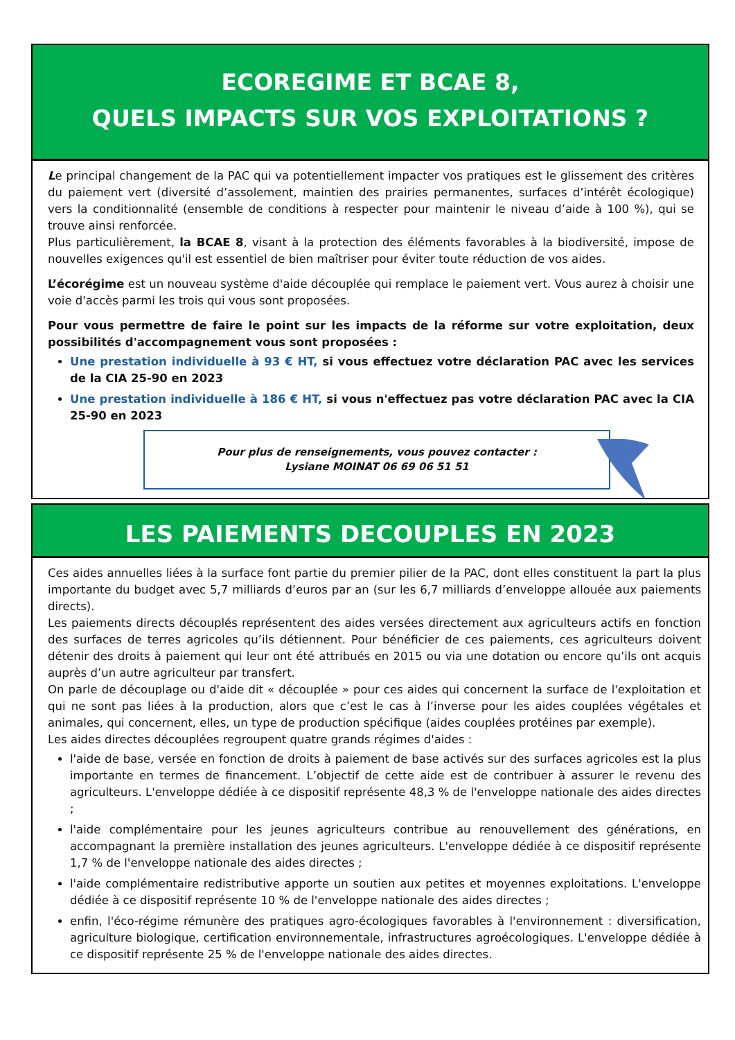ECOREGIME ET BCAE 8,
QUELS IMPACTS SUR VOS EXPLOITATIONS ?
Le principal changement de la PAC qui va potentiellement impacter vos pratiques est le glissement des critères du paiement vert (diversité d’assolement, maintien des prairies permanentes, surfaces d’intérêt écologique) vers la conditionnalité (ensemble de conditions à respecter pour maintenir le niveau d’aide à 100 %), qui se trouve ainsi renforcée.
Plus particulièrement, la BCAE 8, visant à la protection des éléments favorables à la biodiversité, impose de nouvelles exigences qu'il est essentiel de bien maîtriser pour éviter toute réduction de vos aides.
L’écorégime est un nouveau système d'aide découplée qui remplace le paiement vert. Vous aurez à choisir une voie d'accès parmi les trois qui vous sont proposées.
Pour vous permettre de faire le point sur les impacts de la réforme sur votre exploitation, deux possibilités d'accompagnement vous sont proposées :
Une prestation individuelle à 93 € HT, si vous effectuez votre déclaration PAC avec les services de la CIA 25-90 en 2023
Une prestation individuelle à 186 € HT, si vous n'effectuez pas votre déclaration PAC avec la CIA 25-90 en 2023
Pour plus de renseignements, vous pouvez contacter :
Lysiane MOINAT 06 69 06 51 51
LES PAIEMENTS DECOUPLES EN 2023
Ces aides annuelles liées à la surface font partie du premier pilier de la PAC, dont elles constituent la part la plus importante du budget avec 5,7 milliards d’euros par an (sur les 6,7 milliards d’enveloppe allouée aux paiements directs).
Les paiements directs découplés représentent des aides versées directement aux agriculteurs actifs en fonction des surfaces de terres agricoles qu’ils détiennent. Pour bénéficier de ces paiements, ces agriculteurs doivent détenir des droits à paiement qui leur ont été attribués en 2015 ou via une dotation ou encore qu’ils ont acquis auprès d’un autre agriculteur par transfert.
On parle de découplage ou d'aide dit « découplée » pour ces aides qui concernent la surface de l'exploitation et qui ne sont pas liées à la production, alors que c’est le cas à l’inverse pour les aides couplées végétales et animales, qui concernent, elles, un type de production spécifique (aides couplées protéines par exemple).
Les aides directes découplées regroupent quatre grands régimes d'aides :
l'aide de base, versée en fonction de droits à paiement de base activés sur des surfaces agricoles est la plus importante en termes de financement. L’objectif de cette aide est de contribuer à assurer le revenu des agriculteurs. L'enveloppe dédiée à ce dispositif représente 48,3 % de l'enveloppe nationale des aides directes ;
l'aide complémentaire pour les jeunes agriculteurs contribue au renouvellement des générations, en accompagnant la première installation des jeunes agriculteurs. L'enveloppe dédiée à ce dispositif représente 1,7 % de l'enveloppe nationale des aides directes ;
l'aide complémentaire redistributive apporte un soutien aux petites et moyennes exploitations. L'enveloppe dédiée à ce dispositif représente 10 % de l'enveloppe nationale des aides directes ;
enfin, l'éco-régime rémunère des pratiques agro-écologiques favorables à l'environnement : diversification, agriculture biologique, certification environnementale, infrastructures agroécologiques. L'enveloppe dédiée à ce dispositif représente 25 % de l'enveloppe nationale des aides directes.